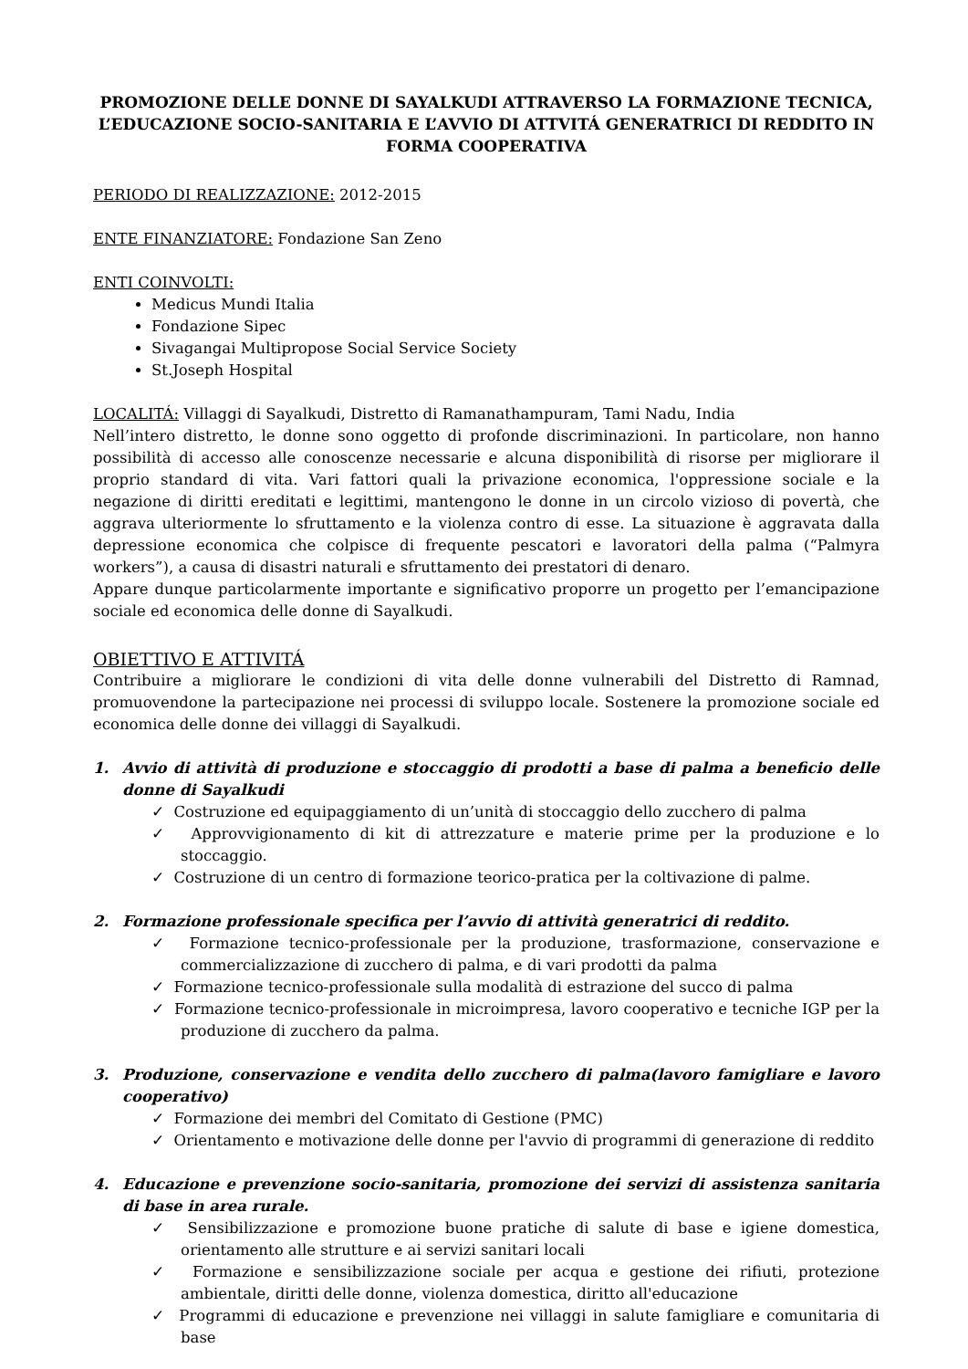PROMOZIONE DELLE DONNE DI SAYALKUDI ATTRAVERSO LA FORMAZIONE TECNICA, L’EDUCAZIONE SOCIO-SANITARIA E L’AVVIO DI ATTVITÁ GENERATRICI DI REDDITO IN FORMA COOPERATIVA
PERIODO DI REALIZZAZIONE: 2012-2015
ENTE FINANZIATORE: Fondazione San Zeno
ENTI COINVOLTI:
Medicus Mundi Italia
Fondazione Sipec
Sivagangai Multipropose Social Service Society
St.Joseph Hospital
LOCALITÁ: Villaggi di Sayalkudi, Distretto di Ramanathampuram, Tami Nadu, India
Nell’intero distretto, le donne sono oggetto di profonde discriminazioni. In particolare, non hanno possibilità di accesso alle conoscenze necessarie e alcuna disponibilità di risorse per migliorare il proprio standard di vita. Vari fattori quali la privazione economica, l'oppressione sociale e la negazione di diritti ereditati e legittimi, mantengono le donne in un circolo vizioso di povertà, che aggrava ulteriormente lo sfruttamento e la violenza contro di esse. La situazione è aggravata dalla depressione economica che colpisce di frequente pescatori e lavoratori della palma (“Palmyra workers”), a causa di disastri naturali e sfruttamento dei prestatori di denaro.
Appare dunque particolarmente importante e significativo proporre un progetto per l’emancipazione sociale ed economica delle donne di Sayalkudi.
OBIETTIVO E ATTIVITÁ
Contribuire a migliorare le condizioni di vita delle donne vulnerabili del Distretto di Ramnad, promuovendone la partecipazione nei processi di sviluppo locale. Sostenere la promozione sociale ed economica delle donne dei villaggi di Sayalkudi.
1. Avvio di attività di produzione e stoccaggio di prodotti a base di palma a beneficio delle donne di Sayalkudi
✓ Costruzione ed equipaggiamento di un’unità di stoccaggio dello zucchero di palma
✓ Approvvigionamento di kit di attrezzature e materie prime per la produzione e lo stoccaggio.
✓ Costruzione di un centro di formazione teorico-pratica per la coltivazione di palme.
2. Formazione professionale specifica per l’avvio di attività generatrici di reddito.
✓ Formazione tecnico-professionale per la produzione, trasformazione, conservazione e commercializzazione di zucchero di palma, e di vari prodotti da palma
✓ Formazione tecnico-professionale sulla modalità di estrazione del succo di palma
✓ Formazione tecnico-professionale in microimpresa, lavoro cooperativo e tecniche IGP per la produzione di zucchero da palma.
3. Produzione, conservazione e vendita dello zucchero di palma(lavoro famigliare e lavoro cooperativo)
✓ Formazione dei membri del Comitato di Gestione (PMC)
✓ Orientamento e motivazione delle donne per l'avvio di programmi di generazione di reddito
4. Educazione e prevenzione socio-sanitaria, promozione dei servizi di assistenza sanitaria di base in area rurale.
✓ Sensibilizzazione e promozione buone pratiche di salute di base e igiene domestica, orientamento alle strutture e ai servizi sanitari locali
✓ Formazione e sensibilizzazione sociale per acqua e gestione dei rifiuti, protezione ambientale, diritti delle donne, violenza domestica, diritto all'educazione
✓ Programmi di educazione e prevenzione nei villaggi in salute famigliare e comunitaria di base